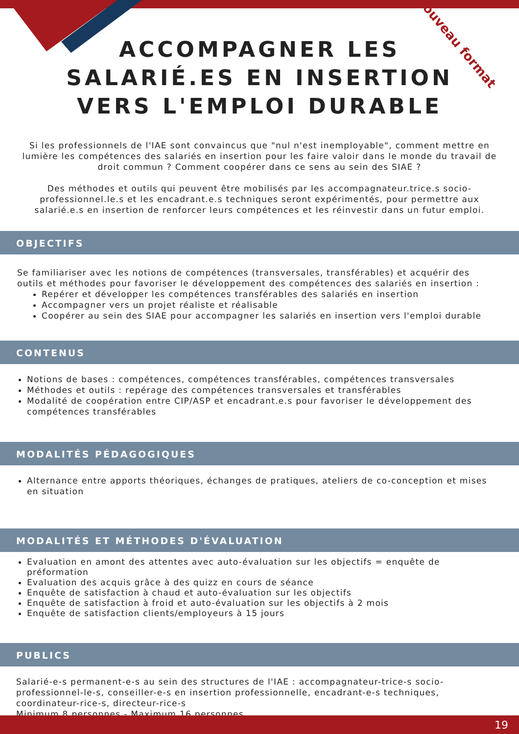Nouveau format
ACCOMPAGNER LES
SALARIÉ.ES EN INSERTION
VERS L'EMPLOI DURABLE
Si les professionnels de l'IAE sont convaincus que "nul n'est inemployable", comment mettre en lumière les compétences des salariés en insertion pour les faire valoir dans le monde du travail de droit commun ? Comment coopérer dans ce sens au sein des SIAE ?
Des méthodes et outils qui peuvent être mobilisés par les accompagnateur.trice.s socio-professionnel.le.s et les encadrant.e.s techniques seront expérimentés, pour permettre aux salarié.e.s en insertion de renforcer leurs compétences et les réinvestir dans un futur emploi.
OBJECTIFS
Se familiariser avec les notions de compétences (transversales, transférables) et acquérir des outils et méthodes pour favoriser le développement des compétences des salariés en insertion :
Repérer et développer les compétences transférables des salariés en insertion
Accompagner vers un projet réaliste et réalisable
Coopérer au sein des SIAE pour accompagner les salariés en insertion vers l'emploi durable
CONTENUS
Notions de bases : compétences, compétences transférables, compétences transversales
Méthodes et outils : repérage des compétences transversales et transférables
Modalité de coopération entre CIP/ASP et encadrant.e.s pour favoriser le développement des compétences transférables
MODALITÉS PÉDAGOGIQUES
Alternance entre apports théoriques, échanges de pratiques, ateliers de co-conception et mises en situation
MODALITÉS ET MÉTHODES D'ÉVALUATION
Evaluation en amont des attentes avec auto-évaluation sur les objectifs = enquête de préformation
Evaluation des acquis grâce à des quizz en cours de séance
Enquête de satisfaction à chaud et auto-évaluation sur les objectifs
Enquête de satisfaction à froid et auto-évaluation sur les objectifs à 2 mois
Enquête de satisfaction clients/employeurs à 15 jours
PUBLICS
Salarié-e-s permanent-e-s au sein des structures de l'IAE : accompagnateur-trice-s socio-professionnel-le-s, conseiller-e-s en insertion professionnelle, encadrant-e-s techniques, coordinateur-rice-s, directeur-rice-s
Minimum 8 personnes - Maximum 16 personnes
19